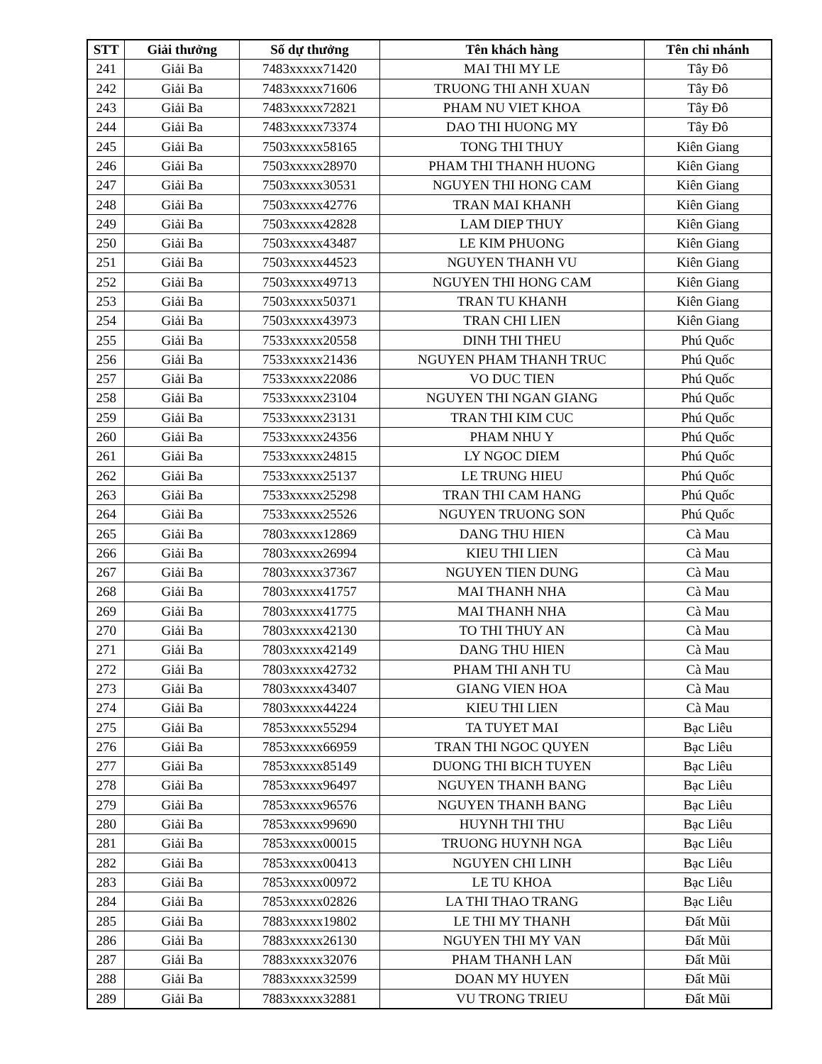| STT | Giải thưởng | Số dự thưởng | Tên khách hàng | Tên chi nhánh |
| --- | --- | --- | --- | --- |
| 241 | Giải Ba | 7483xxxxx71420 | MAI THI MY LE | Tây Đô |
| 242 | Giải Ba | 7483xxxxx71606 | TRUONG THI ANH XUAN | Tây Đô |
| 243 | Giải Ba | 7483xxxxx72821 | PHAM NU VIET KHOA | Tây Đô |
| 244 | Giải Ba | 7483xxxxx73374 | DAO THI HUONG MY | Tây Đô |
| 245 | Giải Ba | 7503xxxxx58165 | TONG THI THUY | Kiên Giang |
| 246 | Giải Ba | 7503xxxxx28970 | PHAM THI THANH HUONG | Kiên Giang |
| 247 | Giải Ba | 7503xxxxx30531 | NGUYEN THI HONG CAM | Kiên Giang |
| 248 | Giải Ba | 7503xxxxx42776 | TRAN MAI KHANH | Kiên Giang |
| 249 | Giải Ba | 7503xxxxx42828 | LAM DIEP THUY | Kiên Giang |
| 250 | Giải Ba | 7503xxxxx43487 | LE KIM PHUONG | Kiên Giang |
| 251 | Giải Ba | 7503xxxxx44523 | NGUYEN THANH VU | Kiên Giang |
| 252 | Giải Ba | 7503xxxxx49713 | NGUYEN THI HONG CAM | Kiên Giang |
| 253 | Giải Ba | 7503xxxxx50371 | TRAN TU KHANH | Kiên Giang |
| 254 | Giải Ba | 7503xxxxx43973 | TRAN CHI LIEN | Kiên Giang |
| 255 | Giải Ba | 7533xxxxx20558 | DINH THI THEU | Phú Quốc |
| 256 | Giải Ba | 7533xxxxx21436 | NGUYEN PHAM THANH TRUC | Phú Quốc |
| 257 | Giải Ba | 7533xxxxx22086 | VO DUC TIEN | Phú Quốc |
| 258 | Giải Ba | 7533xxxxx23104 | NGUYEN THI NGAN GIANG | Phú Quốc |
| 259 | Giải Ba | 7533xxxxx23131 | TRAN THI KIM CUC | Phú Quốc |
| 260 | Giải Ba | 7533xxxxx24356 | PHAM NHU Y | Phú Quốc |
| 261 | Giải Ba | 7533xxxxx24815 | LY NGOC DIEM | Phú Quốc |
| 262 | Giải Ba | 7533xxxxx25137 | LE TRUNG HIEU | Phú Quốc |
| 263 | Giải Ba | 7533xxxxx25298 | TRAN THI CAM HANG | Phú Quốc |
| 264 | Giải Ba | 7533xxxxx25526 | NGUYEN TRUONG SON | Phú Quốc |
| 265 | Giải Ba | 7803xxxxx12869 | DANG THU HIEN | Cà Mau |
| 266 | Giải Ba | 7803xxxxx26994 | KIEU THI LIEN | Cà Mau |
| 267 | Giải Ba | 7803xxxxx37367 | NGUYEN TIEN DUNG | Cà Mau |
| 268 | Giải Ba | 7803xxxxx41757 | MAI THANH NHA | Cà Mau |
| 269 | Giải Ba | 7803xxxxx41775 | MAI THANH NHA | Cà Mau |
| 270 | Giải Ba | 7803xxxxx42130 | TO THI THUY AN | Cà Mau |
| 271 | Giải Ba | 7803xxxxx42149 | DANG THU HIEN | Cà Mau |
| 272 | Giải Ba | 7803xxxxx42732 | PHAM THI ANH TU | Cà Mau |
| 273 | Giải Ba | 7803xxxxx43407 | GIANG VIEN HOA | Cà Mau |
| 274 | Giải Ba | 7803xxxxx44224 | KIEU THI LIEN | Cà Mau |
| 275 | Giải Ba | 7853xxxxx55294 | TA TUYET MAI | Bạc Liêu |
| 276 | Giải Ba | 7853xxxxx66959 | TRAN THI NGOC QUYEN | Bạc Liêu |
| 277 | Giải Ba | 7853xxxxx85149 | DUONG THI BICH TUYEN | Bạc Liêu |
| 278 | Giải Ba | 7853xxxxx96497 | NGUYEN THANH BANG | Bạc Liêu |
| 279 | Giải Ba | 7853xxxxx96576 | NGUYEN THANH BANG | Bạc Liêu |
| 280 | Giải Ba | 7853xxxxx99690 | HUYNH THI THU | Bạc Liêu |
| 281 | Giải Ba | 7853xxxxx00015 | TRUONG HUYNH NGA | Bạc Liêu |
| 282 | Giải Ba | 7853xxxxx00413 | NGUYEN CHI LINH | Bạc Liêu |
| 283 | Giải Ba | 7853xxxxx00972 | LE TU KHOA | Bạc Liêu |
| 284 | Giải Ba | 7853xxxxx02826 | LA THI THAO TRANG | Bạc Liêu |
| 285 | Giải Ba | 7883xxxxx19802 | LE THI MY THANH | Đất Mũi |
| 286 | Giải Ba | 7883xxxxx26130 | NGUYEN THI MY VAN | Đất Mũi |
| 287 | Giải Ba | 7883xxxxx32076 | PHAM THANH LAN | Đất Mũi |
| 288 | Giải Ba | 7883xxxxx32599 | DOAN MY HUYEN | Đất Mũi |
| 289 | Giải Ba | 7883xxxxx32881 | VU TRONG TRIEU | Đất Mũi |